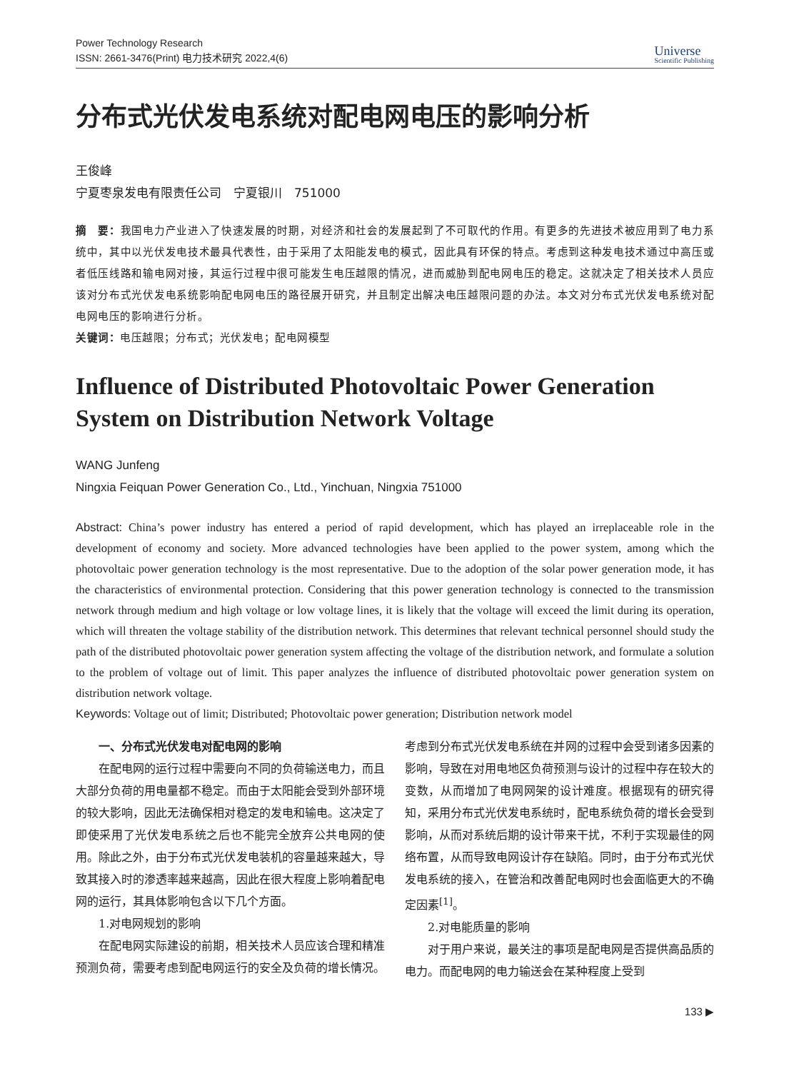Power Technology Research
ISSN: 2661-3476(Print) 电力技术研究 2022,4(6)
Universe
Scientific Publishing
分布式光伏发电系统对配电网电压的影响分析
王俊峰
宁夏枣泉发电有限责任公司　宁夏银川　751000
摘　要：我国电力产业进入了快速发展的时期，对经济和社会的发展起到了不可取代的作用。有更多的先进技术被应用到了电力系统中，其中以光伏发电技术最具代表性，由于采用了太阳能发电的模式，因此具有环保的特点。考虑到这种发电技术通过中高压或者低压线路和输电网对接，其运行过程中很可能发生电压越限的情况，进而威胁到配电网电压的稳定。这就决定了相关技术人员应该对分布式光伏发电系统影响配电网电压的路径展开研究，并且制定出解决电压越限问题的办法。本文对分布式光伏发电系统对配电网电压的影响进行分析。
关键词：电压越限；分布式；光伏发电；配电网模型
Influence of Distributed Photovoltaic Power Generation System on Distribution Network Voltage
WANG Junfeng
Ningxia Feiquan Power Generation Co., Ltd., Yinchuan, Ningxia 751000
Abstract: China’s power industry has entered a period of rapid development, which has played an irreplaceable role in the development of economy and society. More advanced technologies have been applied to the power system, among which the photovoltaic power generation technology is the most representative. Due to the adoption of the solar power generation mode, it has the characteristics of environmental protection. Considering that this power generation technology is connected to the transmission network through medium and high voltage or low voltage lines, it is likely that the voltage will exceed the limit during its operation, which will threaten the voltage stability of the distribution network. This determines that relevant technical personnel should study the path of the distributed photovoltaic power generation system affecting the voltage of the distribution network, and formulate a solution to the problem of voltage out of limit. This paper analyzes the influence of distributed photovoltaic power generation system on distribution network voltage.
Keywords: Voltage out of limit; Distributed; Photovoltaic power generation; Distribution network model
一、分布式光伏发电对配电网的影响
在配电网的运行过程中需要向不同的负荷输送电力，而且大部分负荷的用电量都不稳定。而由于太阳能会受到外部环境的较大影响，因此无法确保相对稳定的发电和输电。这决定了即使采用了光伏发电系统之后也不能完全放弃公共电网的使用。除此之外，由于分布式光伏发电装机的容量越来越大，导致其接入时的渗透率越来越高，因此在很大程度上影响着配电网的运行，其具体影响包含以下几个方面。
1.对电网规划的影响
在配电网实际建设的前期，相关技术人员应该合理和精准预测负荷，需要考虑到配电网运行的安全及负荷的增长情况。考虑到分布式光伏发电系统在并网的过程中会受到诸多因素的影响，导致在对用电地区负荷预测与设计的过程中存在较大的变数，从而增加了电网网架的设计难度。根据现有的研究得知，采用分布式光伏发电系统时，配电系统负荷的增长会受到影响，从而对系统后期的设计带来干扰，不利于实现最佳的网络布置，从而导致电网设计存在缺陷。同时，由于分布式光伏发电系统的接入，在管治和改善配电网时也会面临更大的不确定因素<sup>[1]</sup>。
2.对电能质量的影响
对于用户来说，最关注的事项是配电网是否提供高品质的电力。而配电网的电力输送会在某种程度上受到
133 ▶